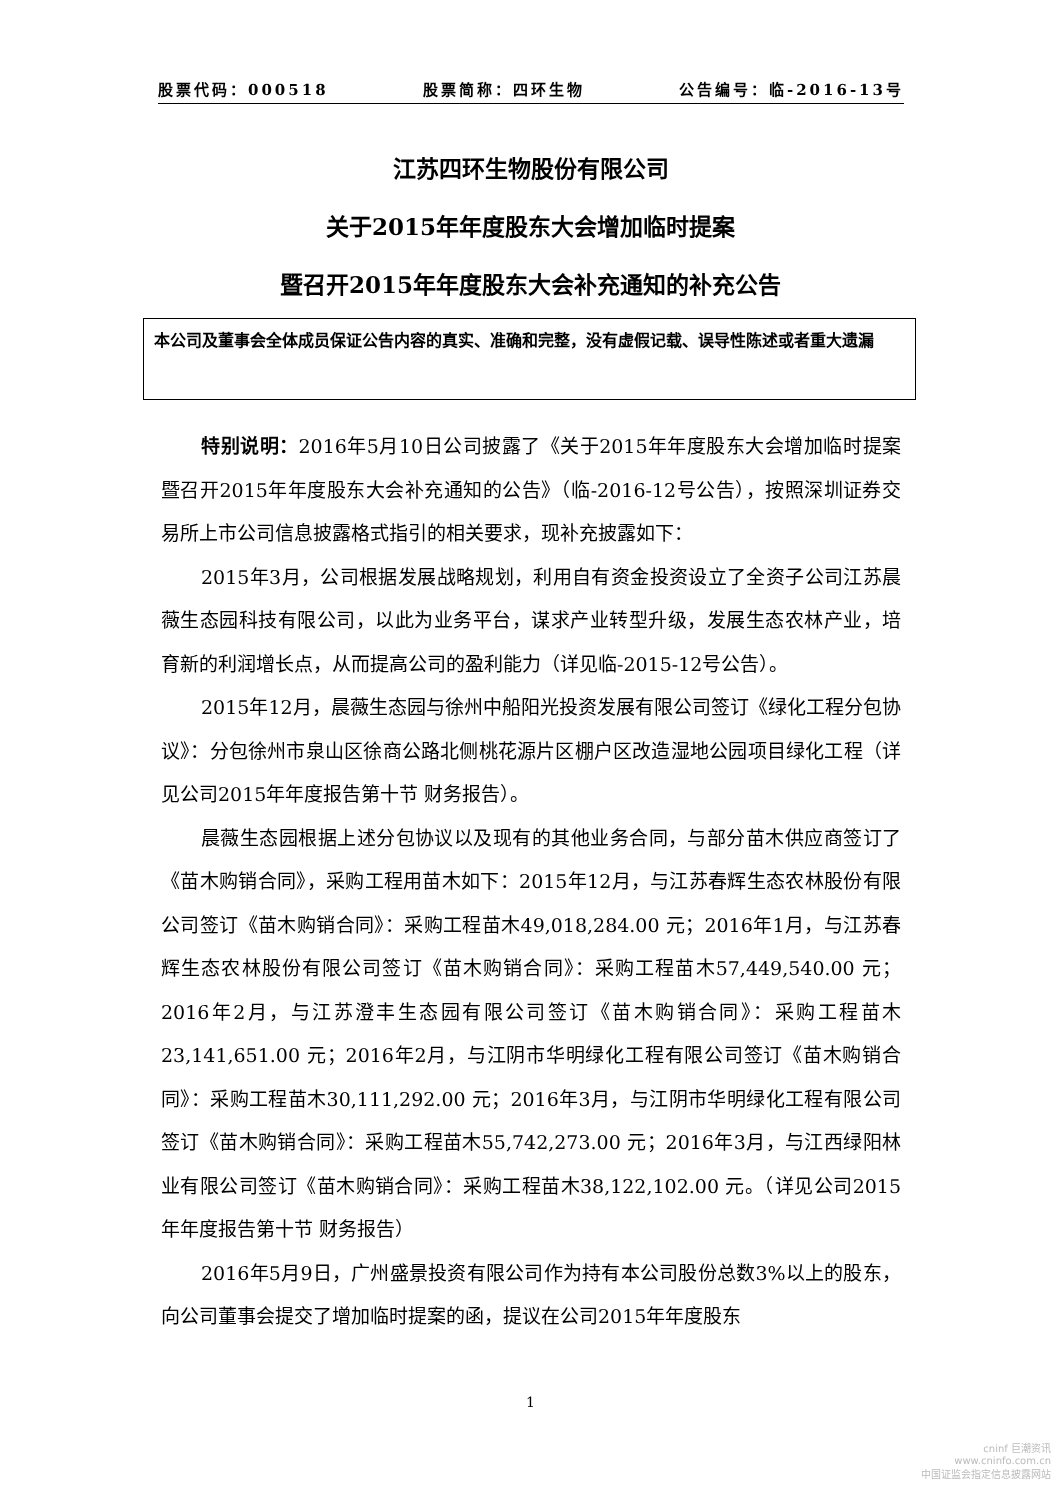股票代码：000518 股票简称：四环生物 公告编号：临-2016-13号
江苏四环生物股份有限公司
关于2015年年度股东大会增加临时提案
暨召开2015年年度股东大会补充通知的补充公告
本公司及董事会全体成员保证公告内容的真实、准确和完整，没有虚假记载、误导性陈述或者重大遗漏
特别说明：2016年5月10日公司披露了《关于2015年年度股东大会增加临时提案暨召开2015年年度股东大会补充通知的公告》（临-2016-12号公告），按照深圳证券交易所上市公司信息披露格式指引的相关要求，现补充披露如下：
2015年3月，公司根据发展战略规划，利用自有资金投资设立了全资子公司江苏晨薇生态园科技有限公司，以此为业务平台，谋求产业转型升级，发展生态农林产业，培育新的利润增长点，从而提高公司的盈利能力（详见临-2015-12号公告）。
2015年12月，晨薇生态园与徐州中船阳光投资发展有限公司签订《绿化工程分包协议》：分包徐州市泉山区徐商公路北侧桃花源片区棚户区改造湿地公园项目绿化工程（详见公司2015年年度报告第十节 财务报告）。
晨薇生态园根据上述分包协议以及现有的其他业务合同，与部分苗木供应商签订了《苗木购销合同》，采购工程用苗木如下：2015年12月，与江苏春辉生态农林股份有限公司签订《苗木购销合同》：采购工程苗木49,018,284.00 元；2016年1月，与江苏春辉生态农林股份有限公司签订《苗木购销合同》：采购工程苗木57,449,540.00 元；2016年2月，与江苏澄丰生态园有限公司签订《苗木购销合同》：采购工程苗木23,141,651.00 元；2016年2月，与江阴市华明绿化工程有限公司签订《苗木购销合同》：采购工程苗木30,111,292.00 元；2016年3月，与江阴市华明绿化工程有限公司签订《苗木购销合同》：采购工程苗木55,742,273.00 元；2016年3月，与江西绿阳林业有限公司签订《苗木购销合同》：采购工程苗木38,122,102.00 元。（详见公司2015年年度报告第十节 财务报告）
2016年5月9日，广州盛景投资有限公司作为持有本公司股份总数3%以上的股东，向公司董事会提交了增加临时提案的函，提议在公司2015年年度股东
1
cninf 巨潮资讯
www.cninfo.com.cn
中国证监会指定信息披露网站